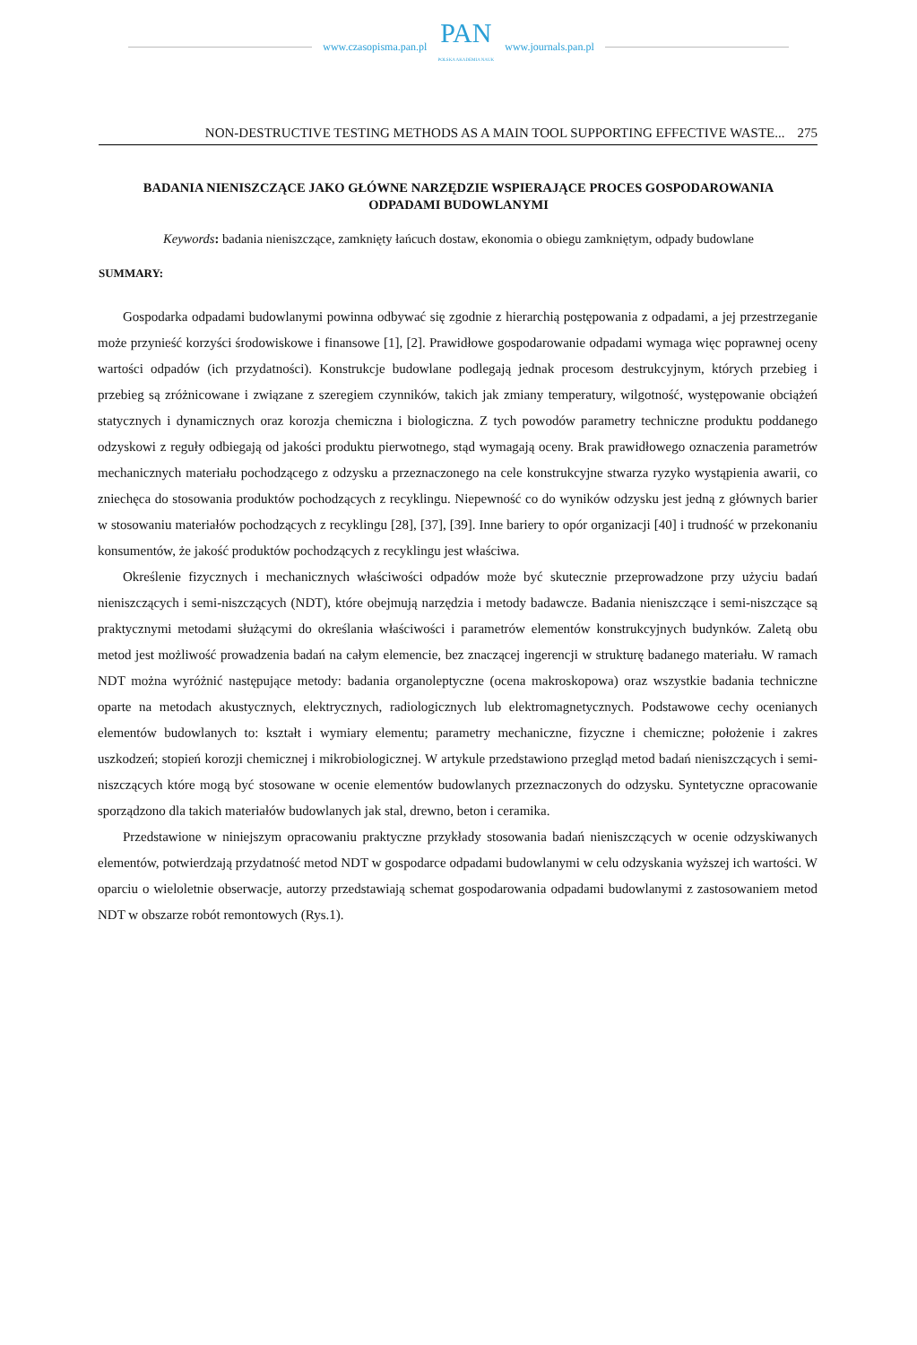www.czasopisma.pan.pl
PAN
POLSKA AKADEMIA NAUK
www.journals.pan.pl
NON-DESTRUCTIVE TESTING METHODS AS A MAIN TOOL SUPPORTING EFFECTIVE WASTE... 275
BADANIA NIENISZCZĄCE JAKO GŁÓWNE NARZĘDZIE WSPIERAJĄCE PROCES GOSPODAROWANIA ODPADAMI BUDOWLANYMI
Keywords: badania nieniszczące, zamknięty łańcuch dostaw, ekonomia o obiegu zamkniętym, odpady budowlane
SUMMARY:
Gospodarka odpadami budowlanymi powinna odbywać się zgodnie z hierarchią postępowania z odpadami, a jej przestrzeganie może przynieść korzyści środowiskowe i finansowe [1], [2]. Prawidłowe gospodarowanie odpadami wymaga więc poprawnej oceny wartości odpadów (ich przydatności). Konstrukcje budowlane podlegają jednak procesom destrukcyjnym, których przebieg i przebieg są zróżnicowane i związane z szeregiem czynników, takich jak zmiany temperatury, wilgotność, występowanie obciążeń statycznych i dynamicznych oraz korozja chemiczna i biologiczna. Z tych powodów parametry techniczne produktu poddanego odzyskowi z reguły odbiegają od jakości produktu pierwotnego, stąd wymagają oceny. Brak prawidłowego oznaczenia parametrów mechanicznych materiału pochodzącego z odzysku a przeznaczonego na cele konstrukcyjne stwarza ryzyko wystąpienia awarii, co zniechęca do stosowania produktów pochodzących z recyklingu. Niepewność co do wyników odzysku jest jedną z głównych barier w stosowaniu materiałów pochodzących z recyklingu [28], [37], [39]. Inne bariery to opór organizacji [40] i trudność w przekonaniu konsumentów, że jakość produktów pochodzących z recyklingu jest właściwa.
Określenie fizycznych i mechanicznych właściwości odpadów może być skutecznie przeprowadzone przy użyciu badań nieniszczących i semi-niszczących (NDT), które obejmują narzędzia i metody badawcze. Badania nieniszczące i semi-niszczące są praktycznymi metodami służącymi do określania właściwości i parametrów elementów konstrukcyjnych budynków. Zaletą obu metod jest możliwość prowadzenia badań na całym elemencie, bez znaczącej ingerencji w strukturę badanego materiału. W ramach NDT można wyróżnić następujące metody: badania organoleptyczne (ocena makroskopowa) oraz wszystkie badania techniczne oparte na metodach akustycznych, elektrycznych, radiologicznych lub elektromagnetycznych. Podstawowe cechy ocenianych elementów budowlanych to: kształt i wymiary elementu; parametry mechaniczne, fizyczne i chemiczne; położenie i zakres uszkodzeń; stopień korozji chemicznej i mikrobiologicznej. W artykule przedstawiono przegląd metod badań nieniszczących i semi-niszczących które mogą być stosowane w ocenie elementów budowlanych przeznaczonych do odzysku. Syntetyczne opracowanie sporządzono dla takich materiałów budowlanych jak stal, drewno, beton i ceramika.
Przedstawione w niniejszym opracowaniu praktyczne przykłady stosowania badań nieniszczących w ocenie odzyskiwanych elementów, potwierdzają przydatność metod NDT w gospodarce odpadami budowlanymi w celu odzyskania wyższej ich wartości. W oparciu o wieloletnie obserwacje, autorzy przedstawiają schemat gospodarowania odpadami budowlanymi z zastosowaniem metod NDT w obszarze robót remontowych (Rys.1).